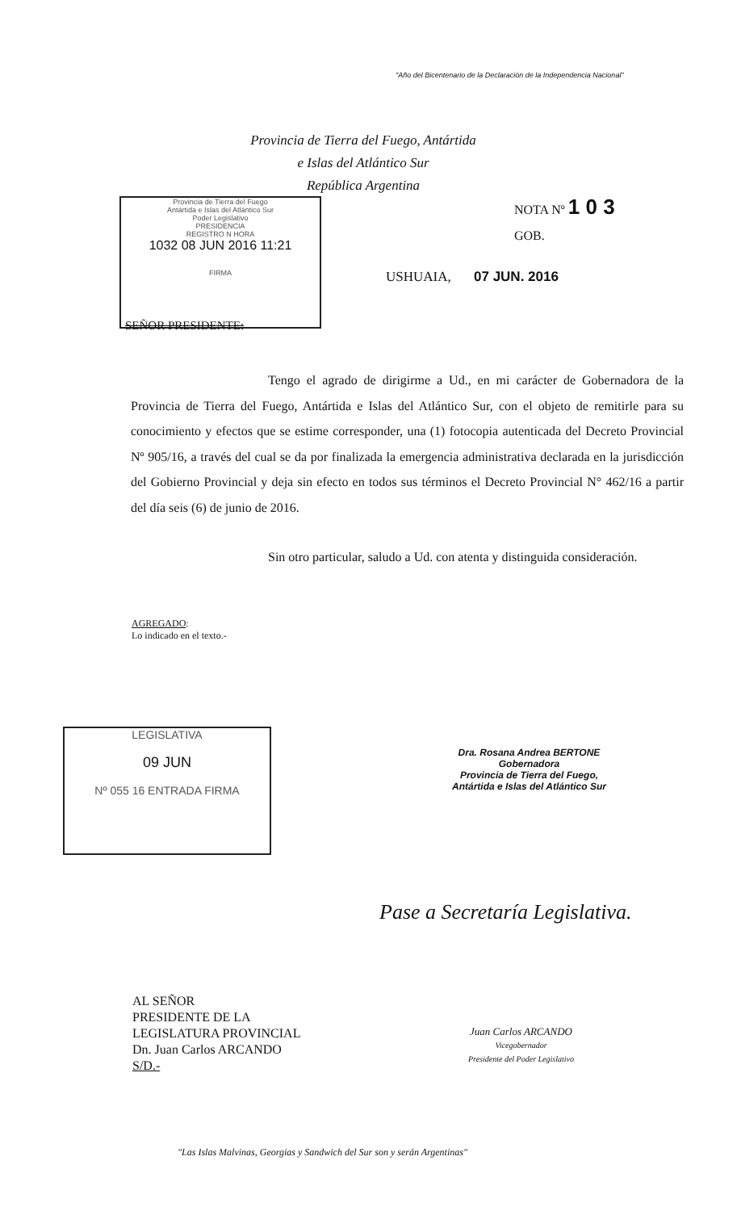"Año del Bicentenario de la Declaración de la Independencia Nacional"
Provincia de Tierra del Fuego, Antártida
e Islas del Atlántico Sur
República Argentina
Provincia de Tierra del Fuego
Antártida e Islas del Atlántico Sur
Poder Legislativo
PRESIDENCIA
REGISTRO N HORA
1032 08 JUN 2016 11:21
FIRMA
NOTA Nº 1 0 3
GOB.
USHUAIA, 07 JUN. 2016
SEÑOR PRESIDENTE:
Tengo el agrado de dirigirme a Ud., en mi carácter de Gobernadora de la Provincia de Tierra del Fuego, Antártida e Islas del Atlántico Sur, con el objeto de remitirle para su conocimiento y efectos que se estime corresponder, una (1) fotocopia autenticada del Decreto Provincial Nº 905/16, a través del cual se da por finalizada la emergencia administrativa declarada en la jurisdicción del Gobierno Provincial y deja sin efecto en todos sus términos el Decreto Provincial N° 462/16 a partir del día seis (6) de junio de 2016.
Sin otro particular, saludo a Ud. con atenta y distinguida consideración.
AGREGADO:
Lo indicado en el texto.-
Dra. Rosana Andrea BERTONE
Gobernadora
Provincia de Tierra del Fuego,
Antártida e Islas del Atlántico Sur
LEGISLATIVA
09 JUN
Nº 055 16 ENTRADA FIRMA
Pase a Secretaría Legislativa.
AL SEÑOR
PRESIDENTE DE LA
LEGISLATURA PROVINCIAL
Dn. Juan Carlos ARCANDO
S/D.-
Juan Carlos ARCANDO
Vicegobernador
Presidente del Poder Legislativo
"Las Islas Malvinas, Georgias y Sandwich del Sur son y serán Argentinas"